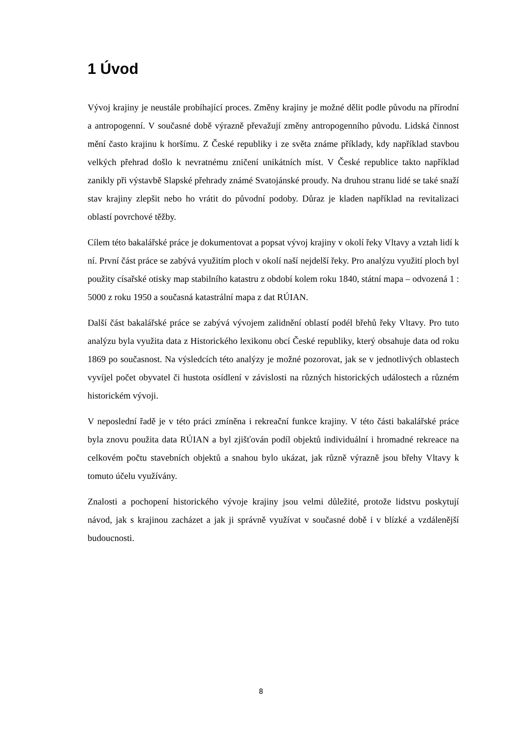1 Úvod
Vývoj krajiny je neustále probíhající proces. Změny krajiny je možné dělit podle původu na přírodní a antropogenní. V současné době výrazně převažují změny antropogenního původu. Lidská činnost mění často krajinu k horšímu. Z České republiky i ze světa známe příklady, kdy například stavbou velkých přehrad došlo k nevratnému zničení unikátních míst. V České republice takto například zanikly při výstavbě Slapské přehrady známé Svatojánské proudy. Na druhou stranu lidé se také snaží stav krajiny zlepšit nebo ho vrátit do původní podoby. Důraz je kladen například na revitalizaci oblastí povrchové těžby.
Cílem této bakalářské práce je dokumentovat a popsat vývoj krajiny v okolí řeky Vltavy a vztah lidí k ní. První část práce se zabývá využitím ploch v okolí naší nejdelší řeky. Pro analýzu využití ploch byl použity císařské otisky map stabilního katastru z období kolem roku 1840, státní mapa – odvozená 1 : 5000 z roku 1950 a současná katastrální mapa z dat RÚIAN.
Další část bakalářské práce se zabývá vývojem zalidnění oblastí podél břehů řeky Vltavy. Pro tuto analýzu byla využita data z Historického lexikonu obcí České republiky, který obsahuje data od roku 1869 po současnost. Na výsledcích této analýzy je možné pozorovat, jak se v jednotlivých oblastech vyvíjel počet obyvatel či hustota osídlení v závislosti na různých historických událostech a různém historickém vývoji.
V neposlední řadě je v této práci zmíněna i rekreační funkce krajiny. V této části bakalářské práce byla znovu použita data RÚIAN a byl zjišťován podíl objektů individuální i hromadné rekreace na celkovém počtu stavebních objektů a snahou bylo ukázat, jak různě výrazně jsou břehy Vltavy k tomuto účelu využívány.
Znalosti a pochopení historického vývoje krajiny jsou velmi důležité, protože lidstvu poskytují návod, jak s krajinou zacházet a jak ji správně využívat v současné době i v blízké a vzdálenější budoucnosti.
8